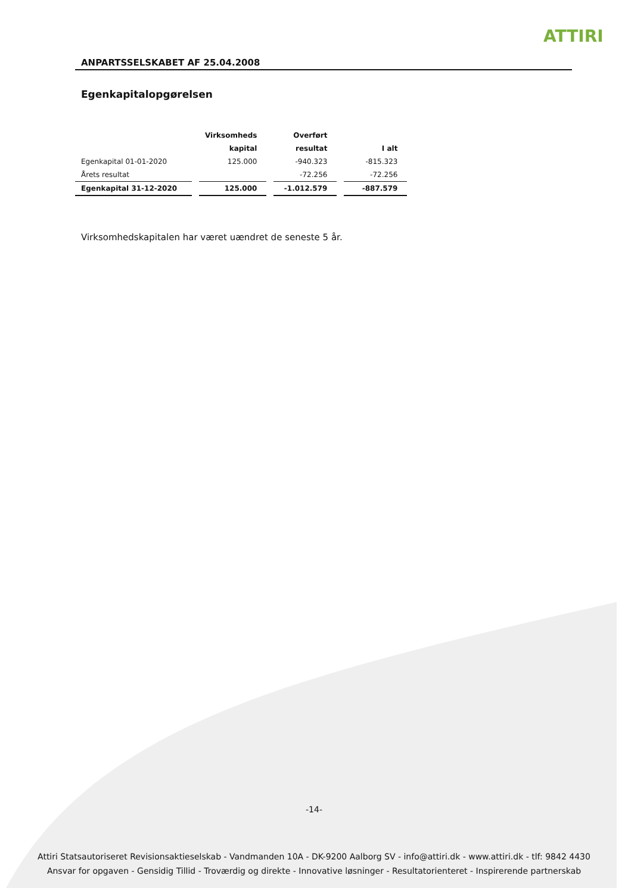ATTIRI
ANPARTSSELSKABET AF 25.04.2008
Egenkapitalopgørelsen
| | Virksomheds | Overført | |
| --- | --- | --- | --- |
| | kapital | resultat | I alt |
| Egenkapital 01-01-2020 | 125.000 | -940.323 | -815.323 |
| Årets resultat | | -72.256 | -72.256 |
| Egenkapital 31-12-2020 | 125.000 | -1.012.579 | -887.579 |
Virksomhedskapitalen har været uændret de seneste 5 år.
-14-
Attiri Statsautoriseret Revisionsaktieselskab - Vandmanden 10A - DK-9200 Aalborg SV - info@attiri.dk - www.attiri.dk - tlf: 9842 4430
Ansvar for opgaven - Gensidig Tillid - Troværdig og direkte - Innovative løsninger - Resultatorienteret - Inspirerende partnerskab